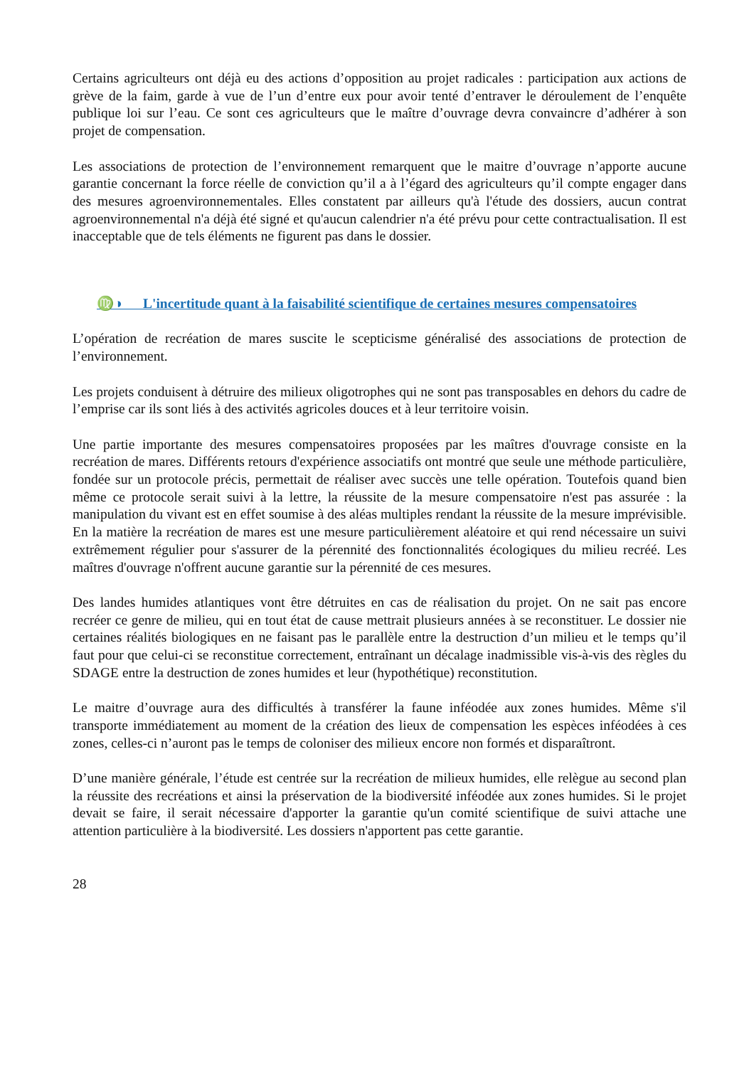Certains agriculteurs ont déjà eu des actions d’opposition au projet radicales : participation aux actions de grève de la faim, garde à vue de l’un d’entre eux pour avoir tenté d’entraver le déroulement de l’enquête publique loi sur l’eau. Ce sont ces agriculteurs que le maître d’ouvrage devra convaincre d’adhérer à son projet de compensation.
Les associations de protection de l’environnement remarquent que le maitre d’ouvrage n’apporte aucune garantie concernant la force réelle de conviction qu’il a à l’égard des agriculteurs qu’il compte engager dans des mesures agroenvironnementales. Elles constatent par ailleurs qu'à l'étude des dossiers, aucun contrat agroenvironnemental n'a déjà été signé et qu'aucun calendrier n'a été prévu pour cette contractualisation. Il est inacceptable que de tels éléments ne figurent pas dans le dossier.
♍◑ L'incertitude quant à la faisabilité scientifique de certaines mesures compensatoires
L’opération de recréation de mares suscite le scepticisme généralisé des associations de protection de l’environnement.
Les projets conduisent à détruire des milieux oligotrophes qui ne sont pas transposables en dehors du cadre de l’emprise car ils sont liés à des activités agricoles douces et à leur territoire voisin.
Une partie importante des mesures compensatoires proposées par les maîtres d'ouvrage consiste en la recréation de mares. Différents retours d'expérience associatifs ont montré que seule une méthode particulière, fondée sur un protocole précis, permettait de réaliser avec succès une telle opération. Toutefois quand bien même ce protocole serait suivi à la lettre, la réussite de la mesure compensatoire n'est pas assurée : la manipulation du vivant est en effet soumise à des aléas multiples rendant la réussite de la mesure imprévisible. En la matière la recréation de mares est une mesure particulièrement aléatoire et qui rend nécessaire un suivi extrêmement régulier pour s'assurer de la pérennité des fonctionnalités écologiques du milieu recréé. Les maîtres d'ouvrage n'offrent aucune garantie sur la pérennité de ces mesures.
Des landes humides atlantiques vont être détruites en cas de réalisation du projet. On ne sait pas encore recréer ce genre de milieu, qui en tout état de cause mettrait plusieurs années à se reconstituer. Le dossier nie certaines réalités biologiques en ne faisant pas le parallèle entre la destruction d’un milieu et le temps qu’il faut pour que celui-ci se reconstitue correctement, entraînant un décalage inadmissible vis-à-vis des règles du SDAGE entre la destruction de zones humides et leur (hypothétique) reconstitution.
Le maitre d’ouvrage aura des difficultés à transférer la faune inféodée aux zones humides. Même s'il transporte immédiatement au moment de la création des lieux de compensation les espèces inféodées à ces zones, celles-ci n’auront pas le temps de coloniser des milieux encore non formés et disparaîtront.
D’une manière générale, l’étude est centrée sur la recréation de milieux humides, elle relègue au second plan la réussite des recréations et ainsi la préservation de la biodiversité inféodée aux zones humides. Si le projet devait se faire, il serait nécessaire d'apporter la garantie qu'un comité scientifique de suivi attache une attention particulière à la biodiversité. Les dossiers n'apportent pas cette garantie.
28